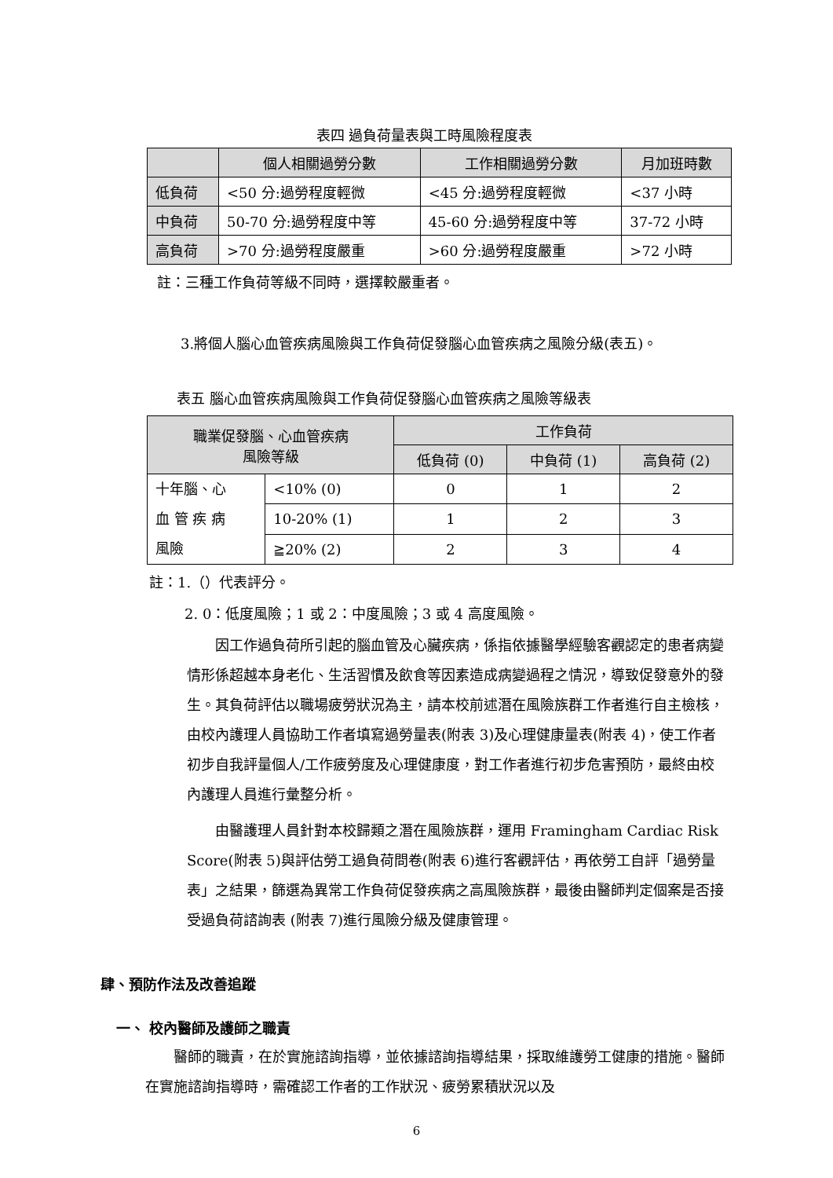表四 過負荷量表與工時風險程度表
| | 個人相關過勞分數 | 工作相關過勞分數 | 月加班時數 |
| --- | --- | --- | --- |
| 低負荷 | <50 分:過勞程度輕微 | <45 分:過勞程度輕微 | <37 小時 |
| 中負荷 | 50-70 分:過勞程度中等 | 45-60 分:過勞程度中等 | 37-72 小時 |
| 高負荷 | >70 分:過勞程度嚴重 | >60 分:過勞程度嚴重 | >72 小時 |
註：三種工作負荷等級不同時，選擇較嚴重者。
3.將個人腦心血管疾病風險與工作負荷促發腦心血管疾病之風險分級(表五)。
表五 腦心血管疾病風險與工作負荷促發腦心血管疾病之風險等級表
| 職業促發腦、心血管疾病 風險等級 | | 工作負荷 | | |
| --- | --- | --- | --- | --- |
| | | 低負荷 (0) | 中負荷 (1) | 高負荷 (2) |
| 十年腦、心 血 管 疾 病 風險 | <10% (0) | 0 | 1 | 2 |
| | 10-20% (1) | 1 | 2 | 3 |
| | ≧20% (2) | 2 | 3 | 4 |
註：1.（）代表評分。
2. 0：低度風險；1 或 2：中度風險；3 或 4 高度風險。
　　因工作過負荷所引起的腦血管及心臟疾病，係指依據醫學經驗客觀認定的患者病變情形係超越本身老化、生活習慣及飲食等因素造成病變過程之情況，導致促發意外的發生。其負荷評估以職場疲勞狀況為主，請本校前述潛在風險族群工作者進行自主檢核，由校內護理人員協助工作者填寫過勞量表(附表 3)及心理健康量表(附表 4)，使工作者初步自我評量個人/工作疲勞度及心理健康度，對工作者進行初步危害預防，最終由校內護理人員進行彙整分析。
　　由醫護理人員針對本校歸類之潛在風險族群，運用 Framingham Cardiac Risk Score(附表 5)與評估勞工過負荷問卷(附表 6)進行客觀評估，再依勞工自評「過勞量表」之結果，篩選為異常工作負荷促發疾病之高風險族群，最後由醫師判定個案是否接受過負荷諮詢表 (附表 7)進行風險分級及健康管理。
肆、預防作法及改善追蹤
一、 校內醫師及護師之職責
　　醫師的職責，在於實施諮詢指導，並依據諮詢指導結果，採取維護勞工健康的措施。醫師在實施諮詢指導時，需確認工作者的工作狀況、疲勞累積狀況以及
6